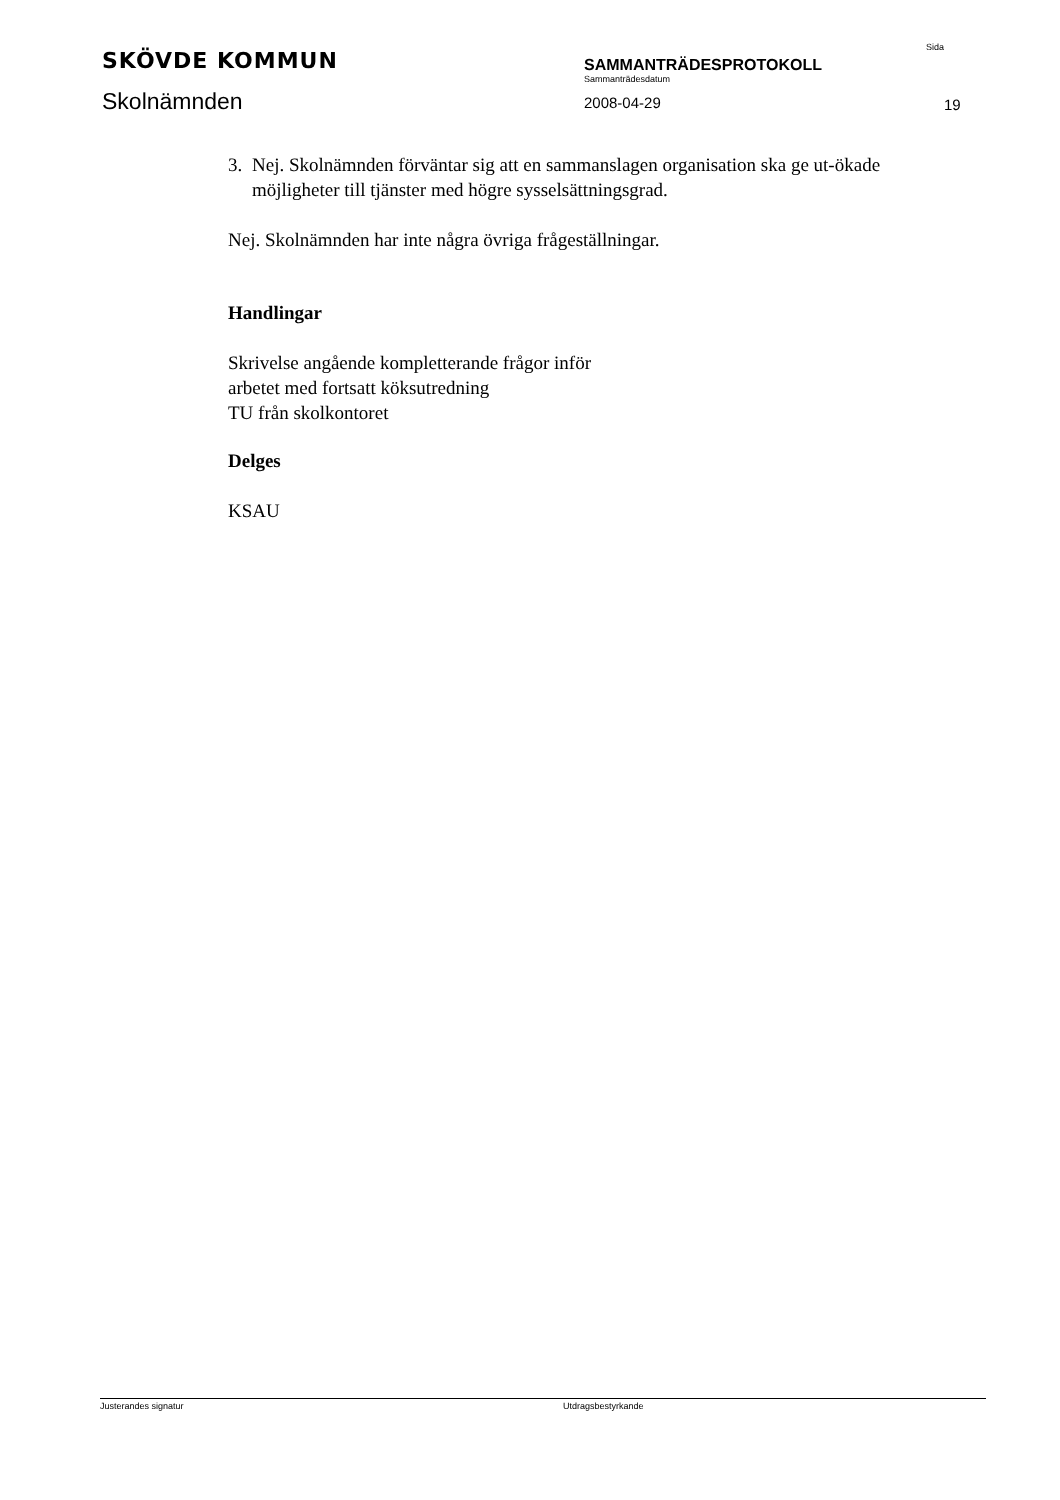SKÖVDE KOMMUN
Skolnämnden
SAMMANTRÄDESPROTOKOLL
Sammanträdesdatum
2008-04-29
Sida
19
3. Nej. Skolnämnden förväntar sig att en sammanslagen organisation ska ge ut-ökade möjligheter till tjänster med högre sysselsättningsgrad.
Nej. Skolnämnden har inte några övriga frågeställningar.
Handlingar
Skrivelse angående kompletterande frågor inför
arbetet med fortsatt köksutredning
TU från skolkontoret
Delges
KSAU
Justerandes signatur Utdragsbestyrkande